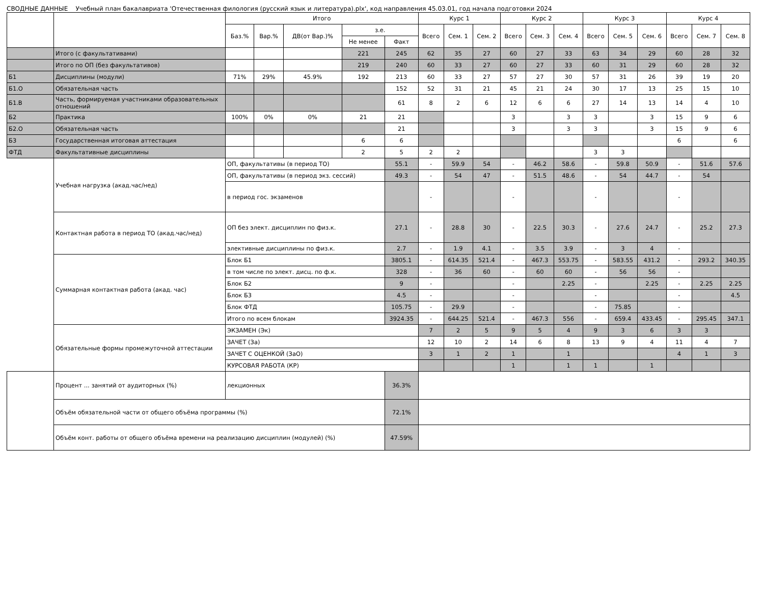СВОДНЫЕ ДАННЫЕ Учебный план бакалавриата 'Отечественная филология (русский язык и литература).plx', код направления 45.03.01, год начала подготовки 2024
| | | Итого | | | | | Курс 1 | | | Курс 2 | | | Курс 3 | | | Курс 4 | | |
| --- | --- | --- | --- | --- | --- | --- | --- | --- | --- | --- | --- | --- | --- | --- | --- | --- | --- | --- |
| | | Баз.% | Вар.% | ДВ(от Вар.)% | з.е. | | Всего | Сем. 1 | Сем. 2 | Всего | Сем. 3 | Сем. 4 | Всего | Сем. 5 | Сем. 6 | Всего | Сем. 7 | Сем. 8 |
| | | | | | Не менее | Факт | | | | | | | | | | | | |
| | Итого (с факультативами) | | | | 221 | 245 | 62 | 35 | 27 | 60 | 27 | 33 | 63 | 34 | 29 | 60 | 28 | 32 |
| | Итого по ОП (без факультативов) | | | | 219 | 240 | 60 | 33 | 27 | 60 | 27 | 33 | 60 | 31 | 29 | 60 | 28 | 32 |
| Б1 | Дисциплины (модули) | 71% | 29% | 45.9% | 192 | 213 | 60 | 33 | 27 | 57 | 27 | 30 | 57 | 31 | 26 | 39 | 19 | 20 |
| Б1.О | Обязательная часть | | | | | 152 | 52 | 31 | 21 | 45 | 21 | 24 | 30 | 17 | 13 | 25 | 15 | 10 |
| Б1.В | Часть, формируемая участниками образовательных отношений | | | | | 61 | 8 | 2 | 6 | 12 | 6 | 6 | 27 | 14 | 13 | 14 | 4 | 10 |
| Б2 | Практика | 100% | 0% | 0% | 21 | 21 | | | | 3 | | 3 | 3 | | 3 | 15 | 9 | 6 |
| Б2.О | Обязательная часть | | | | | 21 | | | | 3 | | 3 | 3 | | 3 | 15 | 9 | 6 |
| Б3 | Государственная итоговая аттестация | | | | 6 | 6 | | | | | | | | | | 6 | | 6 |
| ФТД | Факультативные дисциплины | | | | 2 | 5 | 2 | 2 | | | | | 3 | 3 | | | | |
| | Учебная нагрузка (акад.час/нед) | ОП, факультативы (в период ТО) | | | | 55.1 | - | 59.9 | 54 | - | 46.2 | 58.6 | - | 59.8 | 50.9 | - | 51.6 | 57.6 |
| | | ОП, факультативы (в период экз. сессий) | | | | 49.3 | - | 54 | 47 | - | 51.5 | 48.6 | - | 54 | 44.7 | - | 54 | |
| | | в период гос. экзаменов | | | | | - | | | - | | | - | | | - | | |
| | Контактная работа в период ТО (акад.час/нед) | ОП без элект. дисциплин по физ.к. | | | | 27.1 | - | 28.8 | 30 | - | 22.5 | 30.3 | - | 27.6 | 24.7 | - | 25.2 | 27.3 |
| | | элективные дисциплины по физ.к. | | | | 2.7 | - | 1.9 | 4.1 | - | 3.5 | 3.9 | - | 3 | 4 | - | | |
| | Суммарная контактная работа (акад. час) | Блок Б1 | | | | 3805.1 | - | 614.35 | 521.4 | - | 467.3 | 553.75 | - | 583.55 | 431.2 | - | 293.2 | 340.35 |
| | | в том числе по элект. дисц. по ф.к. | | | | 328 | - | 36 | 60 | - | 60 | 60 | - | 56 | 56 | - | | |
| | | Блок Б2 | | | | 9 | - | | | - | | 2.25 | - | | 2.25 | - | 2.25 | 2.25 |
| | | Блок Б3 | | | | 4.5 | - | | | - | | | - | | | - | | 4.5 |
| | | Блок ФТД | | | | 105.75 | - | 29.9 | | - | | | - | 75.85 | | - | | |
| | | Итого по всем блокам | | | | 3924.35 | - | 644.25 | 521.4 | - | 467.3 | 556 | - | 659.4 | 433.45 | - | 295.45 | 347.1 |
| | Обязательные формы промежуточной аттестации | ЭКЗАМЕН (Эк) | | | | | 7 | 2 | 5 | 9 | 5 | 4 | 9 | 3 | 6 | 3 | 3 | |
| | | ЗАЧЕТ (За) | | | | | 12 | 10 | 2 | 14 | 6 | 8 | 13 | 9 | 4 | 11 | 4 | 7 |
| | | ЗАЧЕТ С ОЦЕНКОЙ (ЗаО) | | | | | 3 | 1 | 2 | 1 | | 1 | | | | 4 | 1 | 3 |
| | | КУРСОВАЯ РАБОТА (КР) | | | | | | | | 1 | | 1 | 1 | | 1 | | | |
| | Процент ... занятий от аудиторных (%) | лекционных | | | | 36.3% | | | | | | | | | | | | |
| | Объём обязательной части от общего объёма программы (%) | | | | | 72.1% | | | | | | | | | | | | |
| | Объём конт. работы от общего объёма времени на реализацию дисциплин (модулей) (%) | | | | | 47.59% | | | | | | | | | | | | |